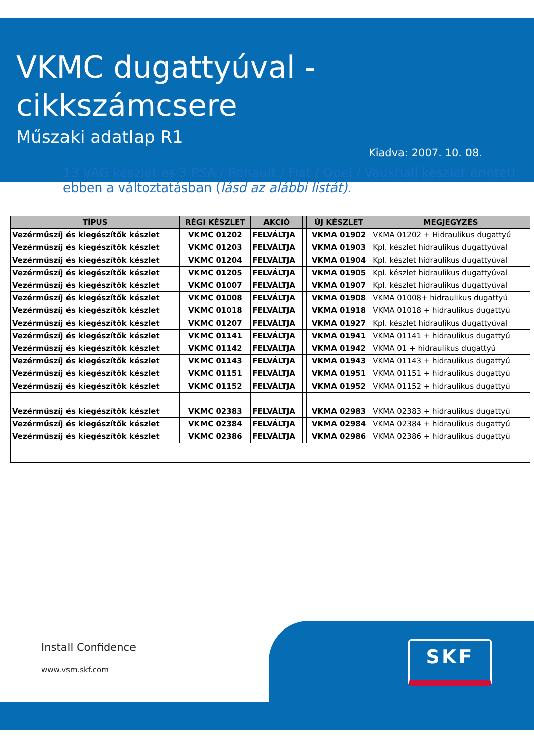VKMC dugattyúval -
cikkszámcsere
Műszaki adatlap R1
Kiadva: 2007. 10. 08.
13 VAG készlet és 3 PSA / Renault / Fiat / Opel / Vauxhall készlet érintett ebben a változtatásban (lásd az alábbi listát).
| TÍPUS | RÉGI KÉSZLET | AKCIÓ | | ÚJ KÉSZLET | MEGJEGYZÉS |
| --- | --- | --- | --- | --- | --- |
| Vezérműszíj és kiegészítők készlet | VKMC 01202 | FELVÁLTJA | | VKMA 01902 | VKMA 01202 + Hidraulikus dugattyú |
| Vezérműszíj és kiegészítők készlet | VKMC 01203 | FELVÁLTJA | | VKMA 01903 | Kpl. készlet hidraulikus dugattyúval |
| Vezérműszíj és kiegészítők készlet | VKMC 01204 | FELVÁLTJA | | VKMA 01904 | Kpl. készlet hidraulikus dugattyúval |
| Vezérműszíj és kiegészítők készlet | VKMC 01205 | FELVÁLTJA | | VKMA 01905 | Kpl. készlet hidraulikus dugattyúval |
| Vezérműszíj és kiegészítők készlet | VKMC 01007 | FELVÁLTJA | | VKMA 01907 | Kpl. készlet hidraulikus dugattyúval |
| Vezérműszíj és kiegészítők készlet | VKMC 01008 | FELVÁLTJA | | VKMA 01908 | VKMA 01008+ hidraulikus dugattyú |
| Vezérműszíj és kiegészítők készlet | VKMC 01018 | FELVÁLTJA | | VKMA 01918 | VKMA 01018 + hidraulikus dugattyú |
| Vezérműszíj és kiegészítők készlet | VKMC 01207 | FELVÁLTJA | | VKMA 01927 | Kpl. készlet hidraulikus dugattyúval |
| Vezérműszíj és kiegészítők készlet | VKMC 01141 | FELVÁLTJA | | VKMA 01941 | VKMA 01141 + hidraulikus dugattyú |
| Vezérműszíj és kiegészítők készlet | VKMC 01142 | FELVÁLTJA | | VKMA 01942 | VKMA 01 + hidraulikus dugattyú |
| Vezérműszíj és kiegészítők készlet | VKMC 01143 | FELVÁLTJA | | VKMA 01943 | VKMA 01143 + hidraulikus dugattyú |
| Vezérműszíj és kiegészítők készlet | VKMC 01151 | FELVÁLTJA | | VKMA 01951 | VKMA 01151 + hidraulikus dugattyú |
| Vezérműszíj és kiegészítők készlet | VKMC 01152 | FELVÁLTJA | | VKMA 01952 | VKMA 01152 + hidraulikus dugattyú |
| Vezérműszíj és kiegészítők készlet | VKMC 02383 | FELVÁLTJA | | VKMA 02983 | VKMA 02383 + hidraulikus dugattyú |
| Vezérműszíj és kiegészítők készlet | VKMC 02384 | FELVÁLTJA | | VKMA 02984 | VKMA 02384 + hidraulikus dugattyú |
| Vezérműszíj és kiegészítők készlet | VKMC 02386 | FELVÁLTJA | | VKMA 02986 | VKMA 02386 + hidraulikus dugattyú |
Install Confidence
www.vsm.skf.com
SKF